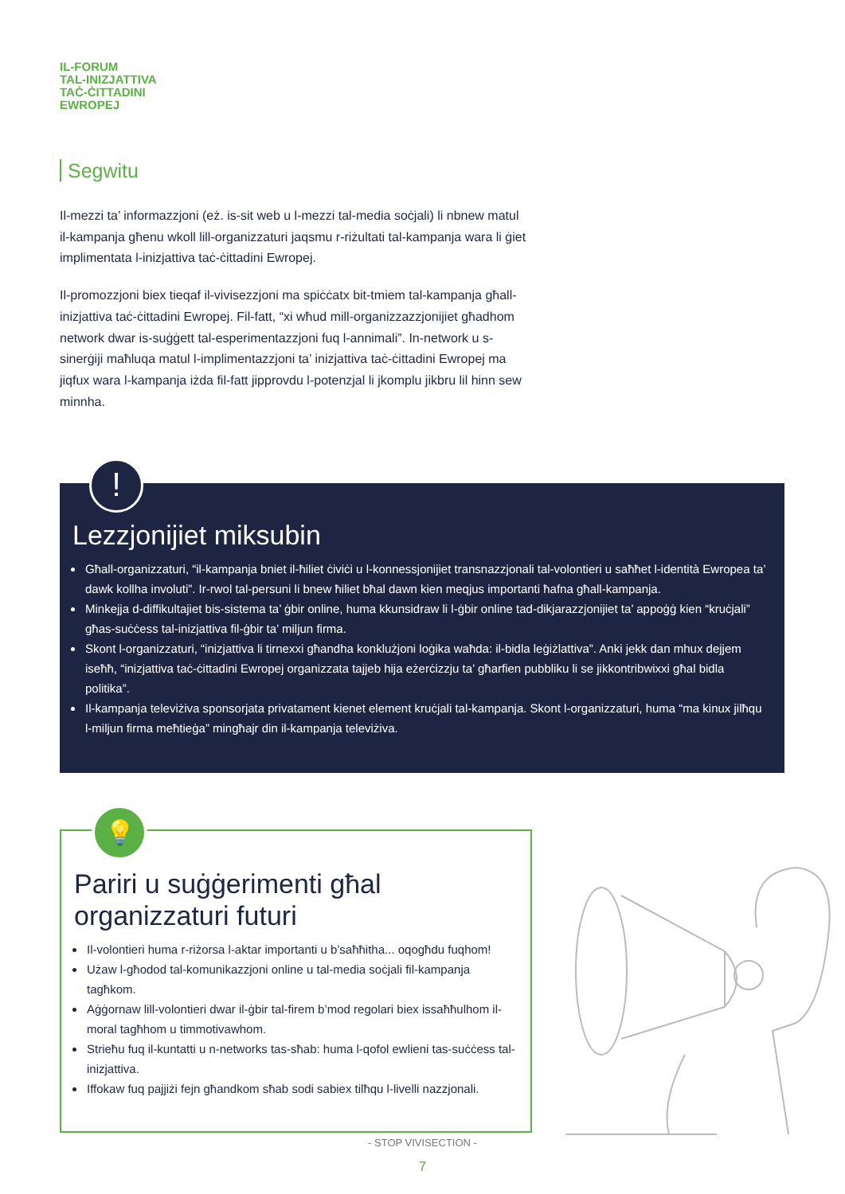IL-FORUM
TAL-INIZJATTIVA
TAĊ-ĊITTADINI
EWROPEJ
Segwitu
Il-mezzi ta’ informazzjoni (eż. is-sit web u l-mezzi tal-media soċjali) li nbnew matul il-kampanja għenu wkoll lill-organizzaturi jaqsmu r-riżultati tal-kampanja wara li ġiet implimentata l-inizjattiva taċ-ċittadini Ewropej.
Il-promozzjoni biex tieqaf il-vivisezzjoni ma spiċċatx bit-tmiem tal-kampanja għall-inizjattiva taċ-ċittadini Ewropej. Fil-fatt, “xi wħud mill-organizzazzjonijiet għadhom network dwar is-suġġett tal-esperimentazzjoni fuq l-annimali”. In-network u s-sinerġiji maħluqa matul l-implimentazzjoni ta’ inizjattiva taċ-ċittadini Ewropej ma jiqfux wara l-kampanja iżda fil-fatt jipprovdu l-potenzjal li jkomplu jikbru lil hinn sew minnha.
!
Lezzjonijiet miksubin
Għall-organizzaturi, “il-kampanja bniet il-ħiliet ċiviċi u l-konnessjonijiet transnazzjonali tal-volontieri u saħħet l-identità Ewropea ta’ dawk kollha involuti”. Ir-rwol tal-persuni li bnew ħiliet bħal dawn kien meqjus importanti ħafna għall-kampanja.
Minkejja d-diffikultajiet bis-sistema ta’ ġbir online, huma kkunsidraw li l-ġbir online tad-dikjarazzjonijiet ta’ appoġġ kien “kruċjali” għas-suċċess tal-inizjattiva fil-ġbir ta’ miljun firma.
Skont l-organizzaturi, “inizjattiva li tirnexxi għandha konklużjoni loġika waħda: il-bidla leġiżlattiva”. Anki jekk dan mhux dejjem iseħħ, “inizjattiva taċ-ċittadini Ewropej organizzata tajjeb hija eżerċizzju ta’ għarfien pubbliku li se jikkontribwixxi għal bidla politika”.
Il-kampanja televiżiva sponsorjata privatament kienet element kruċjali tal-kampanja. Skont l-organizzaturi, huma “ma kinux jilħqu l-miljun firma meħtieġa” mingħajr din il-kampanja televiżiva.
💡
Pariri u suġġerimenti għal organizzaturi futuri
Il-volontieri huma r-riżorsa l-aktar importanti u b’saħħitha... oqogħdu fuqhom!
Użaw l-għodod tal-komunikazzjoni online u tal-media soċjali fil-kampanja tagħkom.
Aġġornaw lill-volontieri dwar il-ġbir tal-firem b’mod regolari biex issaħħulhom il-moral tagħhom u timmotivawhom.
Strieħu fuq il-kuntatti u n-networks tas-sħab: huma l-qofol ewlieni tas-suċċess tal-inizjattiva.
Iffokaw fuq pajjiżi fejn għandkom sħab sodi sabiex tilħqu l-livelli nazzjonali.
- STOP VIVISECTION -
7